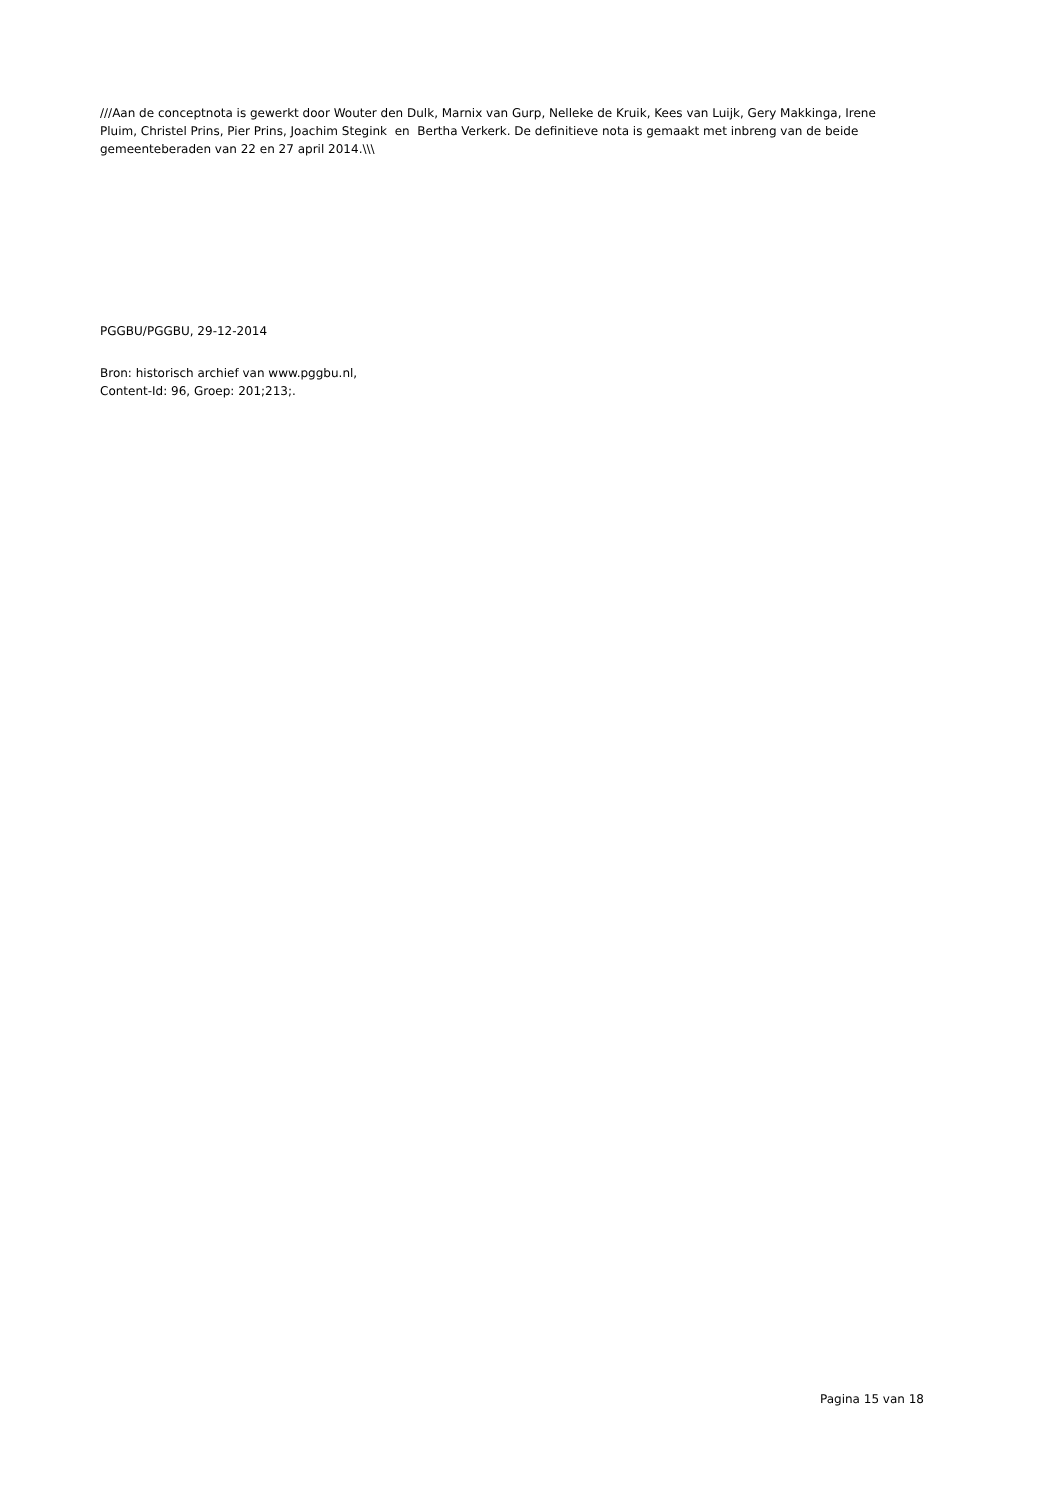///Aan de conceptnota is gewerkt door Wouter den Dulk, Marnix van Gurp, Nelleke de Kruik, Kees van Luijk, Gery Makkinga, Irene Pluim, Christel Prins, Pier Prins, Joachim Stegink en Bertha Verkerk. De definitieve nota is gemaakt met inbreng van de beide gemeenteberaden van 22 en 27 april 2014.\\\
PGGBU/PGGBU, 29-12-2014
Bron: historisch archief van www.pggbu.nl,
Content-Id: 96, Groep: 201;213;.
Pagina 15 van 18